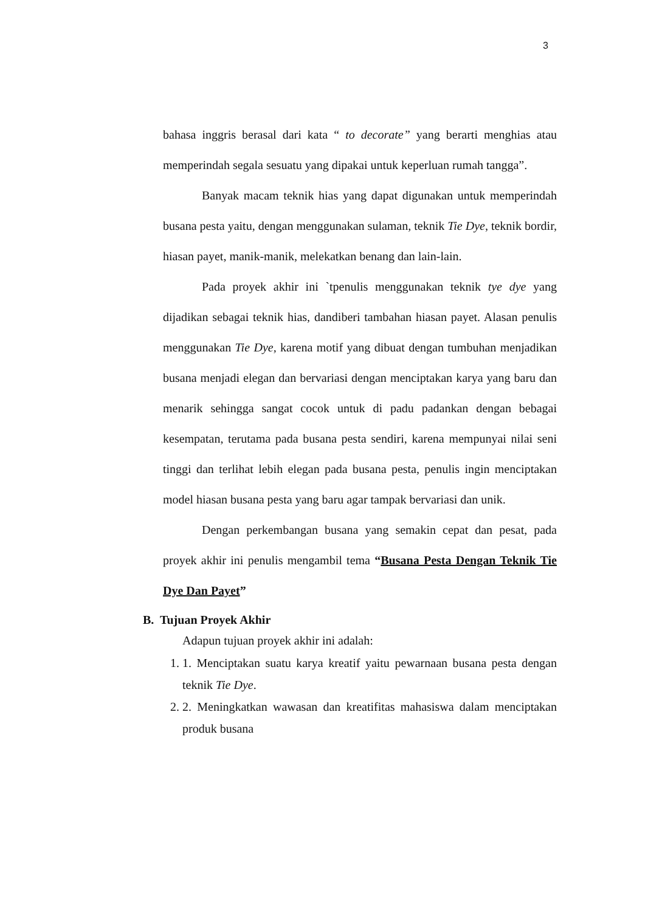3
bahasa inggris berasal dari kata “ to decorate” yang berarti menghias atau memperindah segala sesuatu yang dipakai untuk keperluan rumah tangga”.
Banyak macam teknik hias yang dapat digunakan untuk memperindah busana pesta yaitu, dengan menggunakan sulaman, teknik Tie Dye, teknik bordir, hiasan payet, manik-manik, melekatkan benang dan lain-lain.
Pada proyek akhir ini `tpenulis menggunakan teknik tye dye yang dijadikan sebagai teknik hias, dandiberi tambahan hiasan payet. Alasan penulis menggunakan Tie Dye, karena motif yang dibuat dengan tumbuhan menjadikan busana menjadi elegan dan bervariasi dengan menciptakan karya yang baru dan menarik sehingga sangat cocok untuk di padu padankan dengan bebagai kesempatan, terutama pada busana pesta sendiri, karena mempunyai nilai seni tinggi dan terlihat lebih elegan pada busana pesta, penulis ingin menciptakan model hiasan busana pesta yang baru agar tampak bervariasi dan unik.
Dengan perkembangan busana yang semakin cepat dan pesat, pada proyek akhir ini penulis mengambil tema “Busana Pesta Dengan Teknik Tie Dye Dan Payet”
B. Tujuan Proyek Akhir
Adapun tujuan proyek akhir ini adalah:
1. 1. Menciptakan suatu karya kreatif yaitu pewarnaan busana pesta dengan teknik Tie Dye.
2. 2. Meningkatkan wawasan dan kreatifitas mahasiswa dalam menciptakan produk busana